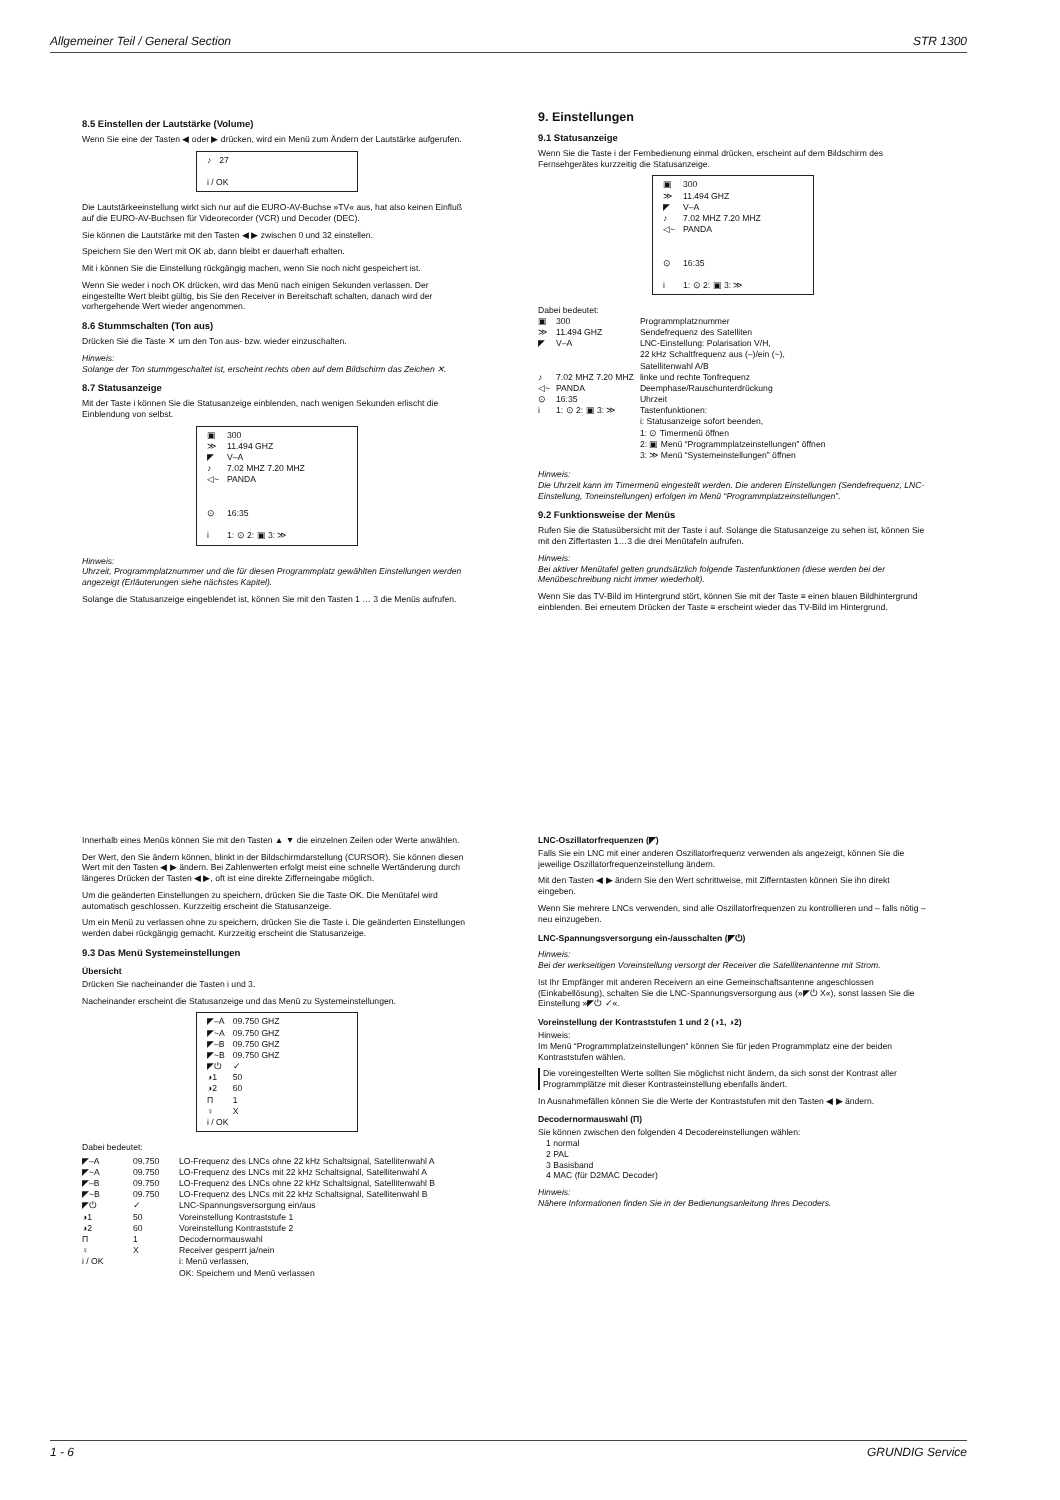Allgemeiner Teil / General Section STR 1300
8.5 Einstellen der Lautstärke (Volume)
Wenn Sie eine der Tasten ◀ oder ▶ drücken, wird ein Menü zum Ändern der Lautstärke aufgerufen.
| ♪ | 27 |
| i / OK | |
Die Lautstärkeeinstellung wirkt sich nur auf die EURO-AV-Buchse »TV« aus, hat also keinen Einfluß auf die EURO-AV-Buchsen für Videorecorder (VCR) und Decoder (DEC).
Sie können die Lautstärke mit den Tasten ◀ ▶ zwischen 0 und 32 einstellen.
Speichern Sie den Wert mit OK ab, dann bleibt er dauerhaft erhalten.
Mit i können Sie die Einstellung rückgängig machen, wenn Sie noch nicht gespeichert ist.
Wenn Sie weder i noch OK drücken, wird das Menü nach einigen Sekunden verlassen. Der eingestellte Wert bleibt gültig, bis Sie den Receiver in Bereitschaft schalten, danach wird der vorhergehende Wert wieder angenommen.
8.6 Stummschalten (Ton aus)
Drücken Sie die Taste ✕ um den Ton aus- bzw. wieder einzuschalten.
Hinweis:
Solange der Ton stummgeschaltet ist, erscheint rechts oben auf dem Bildschirm das Zeichen ✕.
8.7 Statusanzeige
Mit der Taste i können Sie die Statusanzeige einblenden, nach wenigen Sekunden erlischt die Einblendung von selbst.
| ▣ | 300 |
| ≫ | 11.494 GHZ |
| ◤ | V–A |
| ♪ | 7.02 MHZ 7.20 MHZ |
| ◁~ | PANDA |
| ⊙ | 16:35 |
| i | 1: ⊙ 2: ▣ 3: ≫ |
Hinweis:
Uhrzeit, Programmplatznummer und die für diesen Programmplatz gewählten Einstellungen werden angezeigt (Erläuterungen siehe nächstes Kapitel).
Solange die Statusanzeige eingeblendet ist, können Sie mit den Tasten 1 … 3 die Menüs aufrufen.
9. Einstellungen
9.1 Statusanzeige
Wenn Sie die Taste i der Fernbedienung einmal drücken, erscheint auf dem Bildschirm des Fernsehgerätes kurzzeitig die Statusanzeige.
| ▣ | 300 |
| ≫ | 11.494 GHZ |
| ◤ | V–A |
| ♪ | 7.02 MHZ 7.20 MHZ |
| ◁~ | PANDA |
| ⊙ | 16:35 |
| i | 1: ⊙ 2: ▣ 3: ≫ |
Dabei bedeutet:
| ▣ | 300 | Programmplatznummer |
| ≫ | 11.494 GHZ | Sendefrequenz des Satelliten |
| ◤ | V–A | LNC-Einstellung: Polarisation V/H, 22 kHz Schaltfrequenz aus (–)/ein (~), Satellitenwahl A/B |
| ♪ | 7.02 MHZ 7.20 MHZ | linke und rechte Tonfrequenz |
| ◁~ | PANDA | Deemphase/Rauschunterdrückung |
| ⊙ | 16:35 | Uhrzeit |
| i | 1: ⊙ 2: ▣ 3: ≫ | Tastenfunktionen: i: Statusanzeige sofort beenden, 1: ⊙ Timermenü öffnen 2: ▣ Menü “Programmplatzeinstellungen” öffnen 3: ≫ Menü “Systemeinstellungen” öffnen |
Hinweis:
Die Uhrzeit kann im Timermenü eingestellt werden. Die anderen Einstellungen (Sendefrequenz, LNC-Einstellung, Toneinstellungen) erfolgen im Menü “Programmplatzeinstellungen”.
9.2 Funktionsweise der Menüs
Rufen Sie die Statusübersicht mit der Taste i auf. Solange die Statusanzeige zu sehen ist, können Sie mit den Ziffertasten 1…3 die drei Menütafeln aufrufen.
Hinweis:
Bei aktiver Menütafel gelten grundsätzlich folgende Tastenfunktionen (diese werden bei der Menübeschreibung nicht immer wiederholt).
Wenn Sie das TV-Bild im Hintergrund stört, können Sie mit der Taste ≡ einen blauen Bildhintergrund einblenden. Bei erneutem Drücken der Taste ≡ erscheint wieder das TV-Bild im Hintergrund.
Innerhalb eines Menüs können Sie mit den Tasten ▲ ▼ die einzelnen Zeilen oder Werte anwählen.
Der Wert, den Sie ändern können, blinkt in der Bildschirmdarstellung (CURSOR). Sie können diesen Wert mit den Tasten ◀ ▶ ändern. Bei Zahlenwerten erfolgt meist eine schnelle Wertänderung durch längeres Drücken der Tasten ◀ ▶, oft ist eine direkte Zifferneingabe möglich.
Um die geänderten Einstellungen zu speichern, drücken Sie die Taste OK. Die Menütafel wird automatisch geschlossen. Kurzzeitig erscheint die Statusanzeige.
Um ein Menü zu verlassen ohne zu speichern, drücken Sie die Taste i. Die geänderten Einstellungen werden dabei rückgängig gemacht. Kurzzeitig erscheint die Statusanzeige.
9.3 Das Menü Systemeinstellungen
Übersicht
Drücken Sie nacheinander die Tasten i und 3.
Nacheinander erscheint die Statusanzeige und das Menü zu Systemeinstellungen.
| ◤–A | 09.750 GHZ |
| ◤~A | 09.750 GHZ |
| ◤–B | 09.750 GHZ |
| ◤~B | 09.750 GHZ |
| ◤⏻ | ✓ |
| ◑1 | 50 |
| ◑2 | 60 |
| Π | 1 |
| ♀ | X |
| i / OK | |
Dabei bedeutet:
| ◤–A | 09.750 | LO-Frequenz des LNCs ohne 22 kHz Schaltsignal, Satellitenwahl A |
| ◤~A | 09.750 | LO-Frequenz des LNCs mit 22 kHz Schaltsignal, Satellitenwahl A |
| ◤–B | 09.750 | LO-Frequenz des LNCs ohne 22 kHz Schaltsignal, Satellitenwahl B |
| ◤~B | 09.750 | LO-Frequenz des LNCs mit 22 kHz Schaltsignal, Satellitenwahl B |
| ◤⏻ | ✓ | LNC-Spannungsversorgung ein/aus |
| ◑1 | 50 | Voreinstellung Kontraststufe 1 |
| ◑2 | 60 | Voreinstellung Kontraststufe 2 |
| Π | 1 | Decodernormauswahl |
| ♀ | X | Receiver gesperrt ja/nein |
| i / OK | | i: Menü verlassen, OK: Speichern und Menü verlassen |
LNC-Oszillatorfrequenzen (◤)
Falls Sie ein LNC mit einer anderen Oszillatorfrequenz verwenden als angezeigt, können Sie die jeweilige Oszillatorfrequenzeinstellung ändern.
Mit den Tasten ◀ ▶ ändern Sie den Wert schrittweise, mit Zifferntasten können Sie ihn direkt eingeben.
Wenn Sie mehrere LNCs verwenden, sind alle Oszillatorfrequenzen zu kontrollieren und – falls nötig – neu einzugeben.
LNC-Spannungsversorgung ein-/ausschalten (◤⏻)
Hinweis:
Bei der werkseitigen Voreinstellung versorgt der Receiver die Satellitenantenne mit Strom.
Ist Ihr Empfänger mit anderen Receivern an eine Gemeinschaftsantenne angeschlossen (Einkabellösung), schalten Sie die LNC-Spannungsversorgung aus (»◤⏻ X«), sonst lassen Sie die Einstellung »◤⏻ ✓«.
Voreinstellung der Kontraststufen 1 und 2 (◑1, ◑2)
Hinweis:
Im Menü “Programmplatzeinstellungen“ können Sie für jeden Programmplatz eine der beiden Kontraststufen wählen.
Die voreingestellten Werte sollten Sie möglichst nicht ändern, da sich sonst der Kontrast aller Programmplätze mit dieser Kontrasteinstellung ebenfalls ändert.
In Ausnahmefällen können Sie die Werte der Kontraststufen mit den Tasten ◀ ▶ ändern.
Decodernormauswahl (Π)
Sie können zwischen den folgenden 4 Decodereinstellungen wählen:
1 normal
2 PAL
3 Basisband
4 MAC (für D2MAC Decoder)
Hinweis:
Nähere Informationen finden Sie in der Bedienungsanleitung Ihres Decoders.
1 - 6 GRUNDIG Service